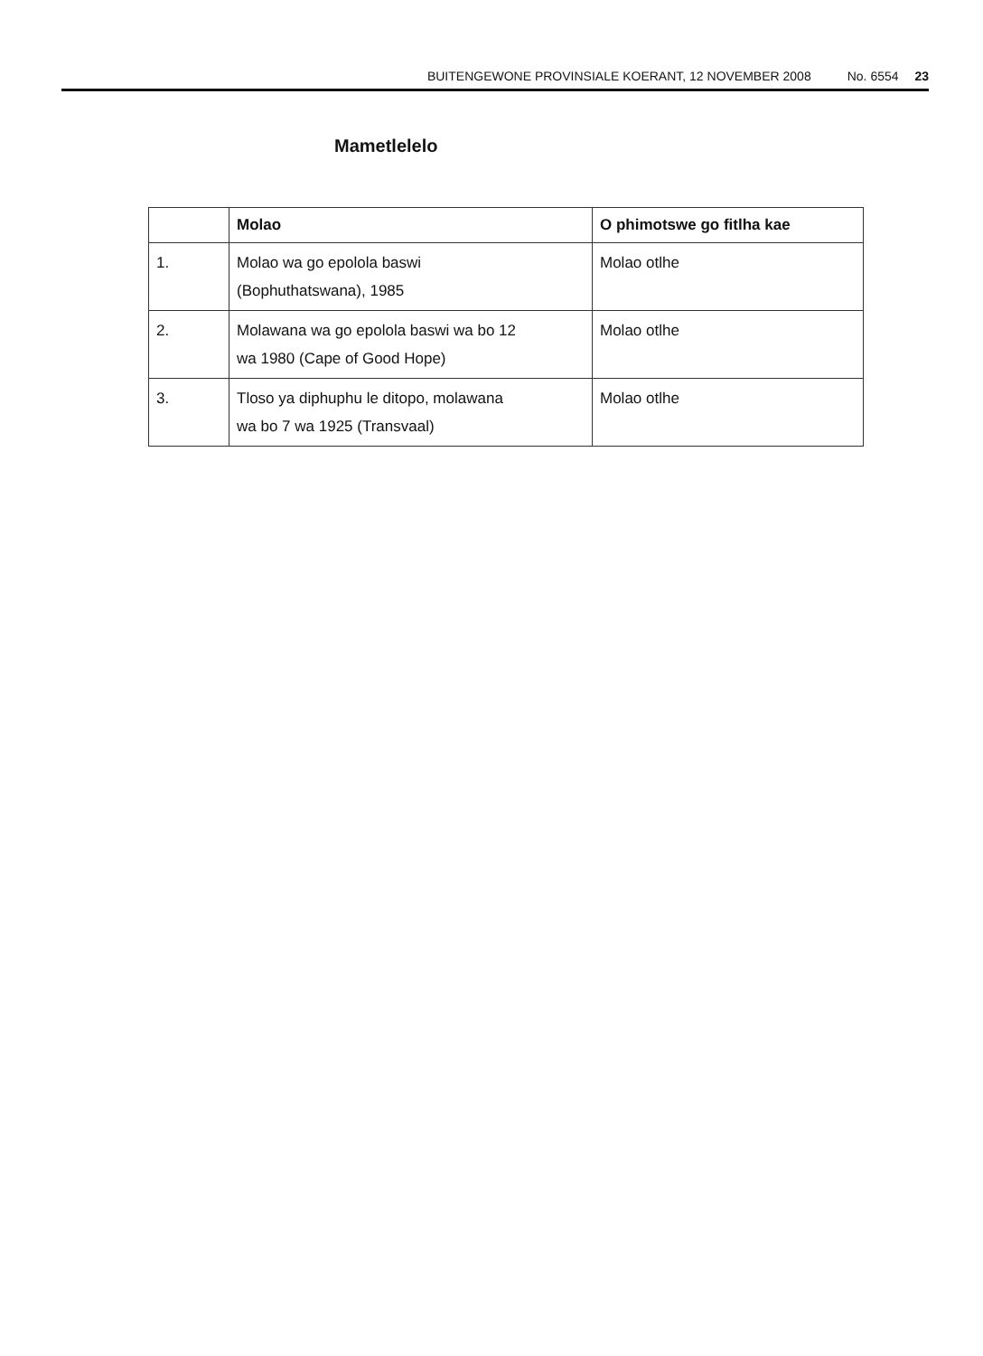BUITENGEWONE PROVINSIALE KOERANT, 12 NOVEMBER 2008 No. 6554 23
Mametlelelo
| | Molao | O phimotswe go fitlha kae |
| --- | --- | --- |
| 1. | Molao wa go epolola baswi (Bophuthatswana), 1985 | Molao otlhe |
| 2. | Molawana wa go epolola baswi wa bo 12 wa 1980 (Cape of Good Hope) | Molao otlhe |
| 3. | Tloso ya diphuphu le ditopo, molawana wa bo 7 wa 1925 (Transvaal) | Molao otlhe |